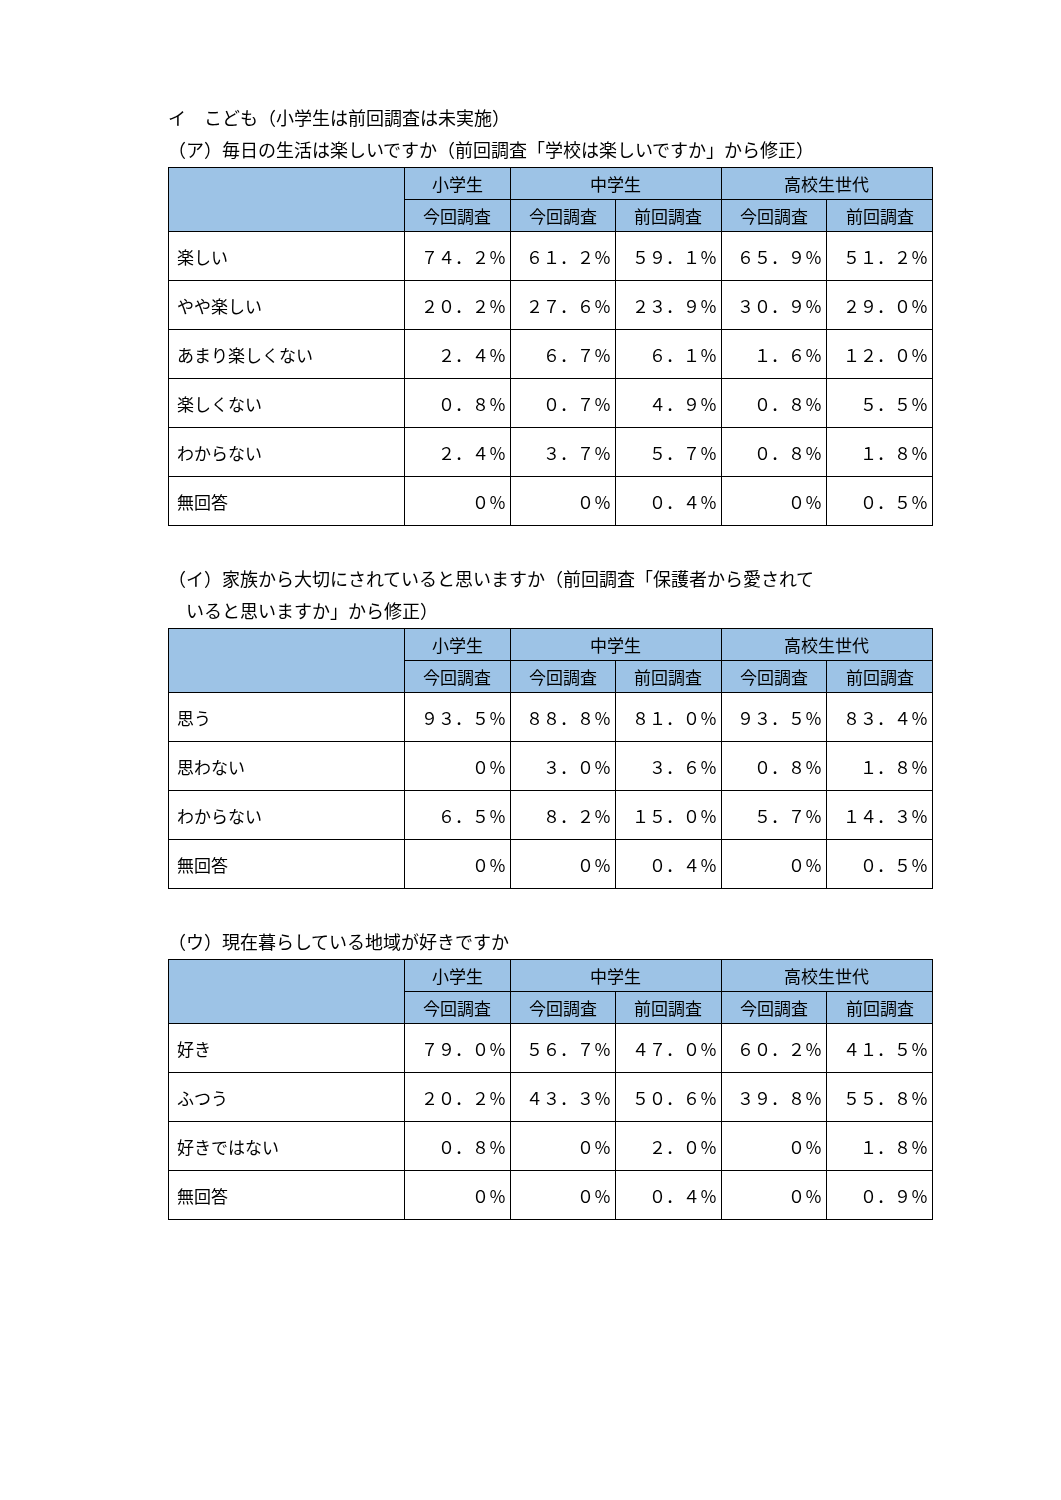イ　こども（小学生は前回調査は未実施）
（ア）毎日の生活は楽しいですか（前回調査「学校は楽しいですか」から修正）
| | 小学生 | 中学生 | | 高校生世代 | |
| --- | --- | --- | --- | --- | --- |
| | 今回調査 | 今回調査 | 前回調査 | 今回調査 | 前回調査 |
| 楽しい | ７４．２％ | ６１．２％ | ５９．１％ | ６５．９％ | ５１．２％ |
| やや楽しい | ２０．２％ | ２７．６％ | ２３．９％ | ３０．９％ | ２９．０％ |
| あまり楽しくない | ２．４％ | ６．７％ | ６．１％ | １．６％ | １２．０％ |
| 楽しくない | ０．８％ | ０．７％ | ４．９％ | ０．８％ | ５．５％ |
| わからない | ２．４％ | ３．７％ | ５．７％ | ０．８％ | １．８％ |
| 無回答 | ０％ | ０％ | ０．４％ | ０％ | ０．５％ |
（イ）家族から大切にされていると思いますか（前回調査「保護者から愛されて
　いると思いますか」から修正）
| | 小学生 | 中学生 | | 高校生世代 | |
| --- | --- | --- | --- | --- | --- |
| | 今回調査 | 今回調査 | 前回調査 | 今回調査 | 前回調査 |
| 思う | ９３．５％ | ８８．８％ | ８１．０％ | ９３．５％ | ８３．４％ |
| 思わない | ０％ | ３．０％ | ３．６％ | ０．８％ | １．８％ |
| わからない | ６．５％ | ８．２％ | １５．０％ | ５．７％ | １４．３％ |
| 無回答 | ０％ | ０％ | ０．４％ | ０％ | ０．５％ |
（ウ）現在暮らしている地域が好きですか
| | 小学生 | 中学生 | | 高校生世代 | |
| --- | --- | --- | --- | --- | --- |
| | 今回調査 | 今回調査 | 前回調査 | 今回調査 | 前回調査 |
| 好き | ７９．０％ | ５６．７％ | ４７．０％ | ６０．２％ | ４１．５％ |
| ふつう | ２０．２％ | ４３．３％ | ５０．６％ | ３９．８％ | ５５．８％ |
| 好きではない | ０．８％ | ０％ | ２．０％ | ０％ | １．８％ |
| 無回答 | ０％ | ０％ | ０．４％ | ０％ | ０．９％ |